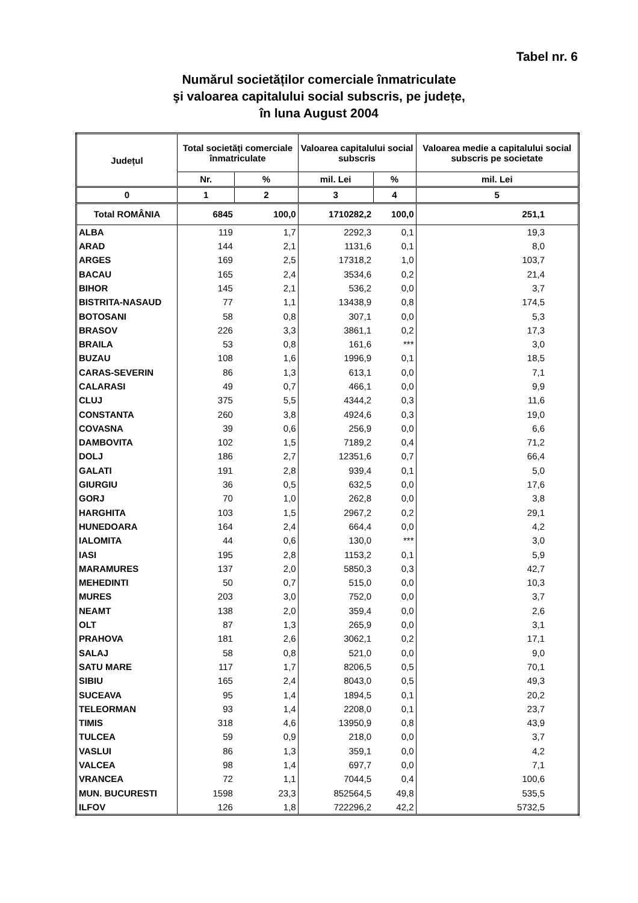Tabel nr. 6
Numărul societăților comerciale înmatriculate
şi valoarea capitalului social subscris, pe județe,
în luna August 2004
| Județul | Total societăți comerciale înmatriculate | | Valoarea capitalului social subscris | | Valoarea medie a capitalului social subscris pe societate |
| --- | --- | --- | --- | --- | --- |
| | Nr. | % | mil. Lei | % | mil. Lei |
| 0 | 1 | 2 | 3 | 4 | 5 |
| Total ROMÂNIA | 6845 | 100,0 | 1710282,2 | 100,0 | 251,1 |
| ALBA | 119 | 1,7 | 2292,3 | 0,1 | 19,3 |
| ARAD | 144 | 2,1 | 1131,6 | 0,1 | 8,0 |
| ARGES | 169 | 2,5 | 17318,2 | 1,0 | 103,7 |
| BACAU | 165 | 2,4 | 3534,6 | 0,2 | 21,4 |
| BIHOR | 145 | 2,1 | 536,2 | 0,0 | 3,7 |
| BISTRITA-NASAUD | 77 | 1,1 | 13438,9 | 0,8 | 174,5 |
| BOTOSANI | 58 | 0,8 | 307,1 | 0,0 | 5,3 |
| BRASOV | 226 | 3,3 | 3861,1 | 0,2 | 17,3 |
| BRAILA | 53 | 0,8 | 161,6 | *** | 3,0 |
| BUZAU | 108 | 1,6 | 1996,9 | 0,1 | 18,5 |
| CARAS-SEVERIN | 86 | 1,3 | 613,1 | 0,0 | 7,1 |
| CALARASI | 49 | 0,7 | 466,1 | 0,0 | 9,9 |
| CLUJ | 375 | 5,5 | 4344,2 | 0,3 | 11,6 |
| CONSTANTA | 260 | 3,8 | 4924,6 | 0,3 | 19,0 |
| COVASNA | 39 | 0,6 | 256,9 | 0,0 | 6,6 |
| DAMBOVITA | 102 | 1,5 | 7189,2 | 0,4 | 71,2 |
| DOLJ | 186 | 2,7 | 12351,6 | 0,7 | 66,4 |
| GALATI | 191 | 2,8 | 939,4 | 0,1 | 5,0 |
| GIURGIU | 36 | 0,5 | 632,5 | 0,0 | 17,6 |
| GORJ | 70 | 1,0 | 262,8 | 0,0 | 3,8 |
| HARGHITA | 103 | 1,5 | 2967,2 | 0,2 | 29,1 |
| HUNEDOARA | 164 | 2,4 | 664,4 | 0,0 | 4,2 |
| IALOMITA | 44 | 0,6 | 130,0 | *** | 3,0 |
| IASI | 195 | 2,8 | 1153,2 | 0,1 | 5,9 |
| MARAMURES | 137 | 2,0 | 5850,3 | 0,3 | 42,7 |
| MEHEDINTI | 50 | 0,7 | 515,0 | 0,0 | 10,3 |
| MURES | 203 | 3,0 | 752,0 | 0,0 | 3,7 |
| NEAMT | 138 | 2,0 | 359,4 | 0,0 | 2,6 |
| OLT | 87 | 1,3 | 265,9 | 0,0 | 3,1 |
| PRAHOVA | 181 | 2,6 | 3062,1 | 0,2 | 17,1 |
| SALAJ | 58 | 0,8 | 521,0 | 0,0 | 9,0 |
| SATU MARE | 117 | 1,7 | 8206,5 | 0,5 | 70,1 |
| SIBIU | 165 | 2,4 | 8043,0 | 0,5 | 49,3 |
| SUCEAVA | 95 | 1,4 | 1894,5 | 0,1 | 20,2 |
| TELEORMAN | 93 | 1,4 | 2208,0 | 0,1 | 23,7 |
| TIMIS | 318 | 4,6 | 13950,9 | 0,8 | 43,9 |
| TULCEA | 59 | 0,9 | 218,0 | 0,0 | 3,7 |
| VASLUI | 86 | 1,3 | 359,1 | 0,0 | 4,2 |
| VALCEA | 98 | 1,4 | 697,7 | 0,0 | 7,1 |
| VRANCEA | 72 | 1,1 | 7044,5 | 0,4 | 100,6 |
| MUN. BUCURESTI | 1598 | 23,3 | 852564,5 | 49,8 | 535,5 |
| ILFOV | 126 | 1,8 | 722296,2 | 42,2 | 5732,5 |